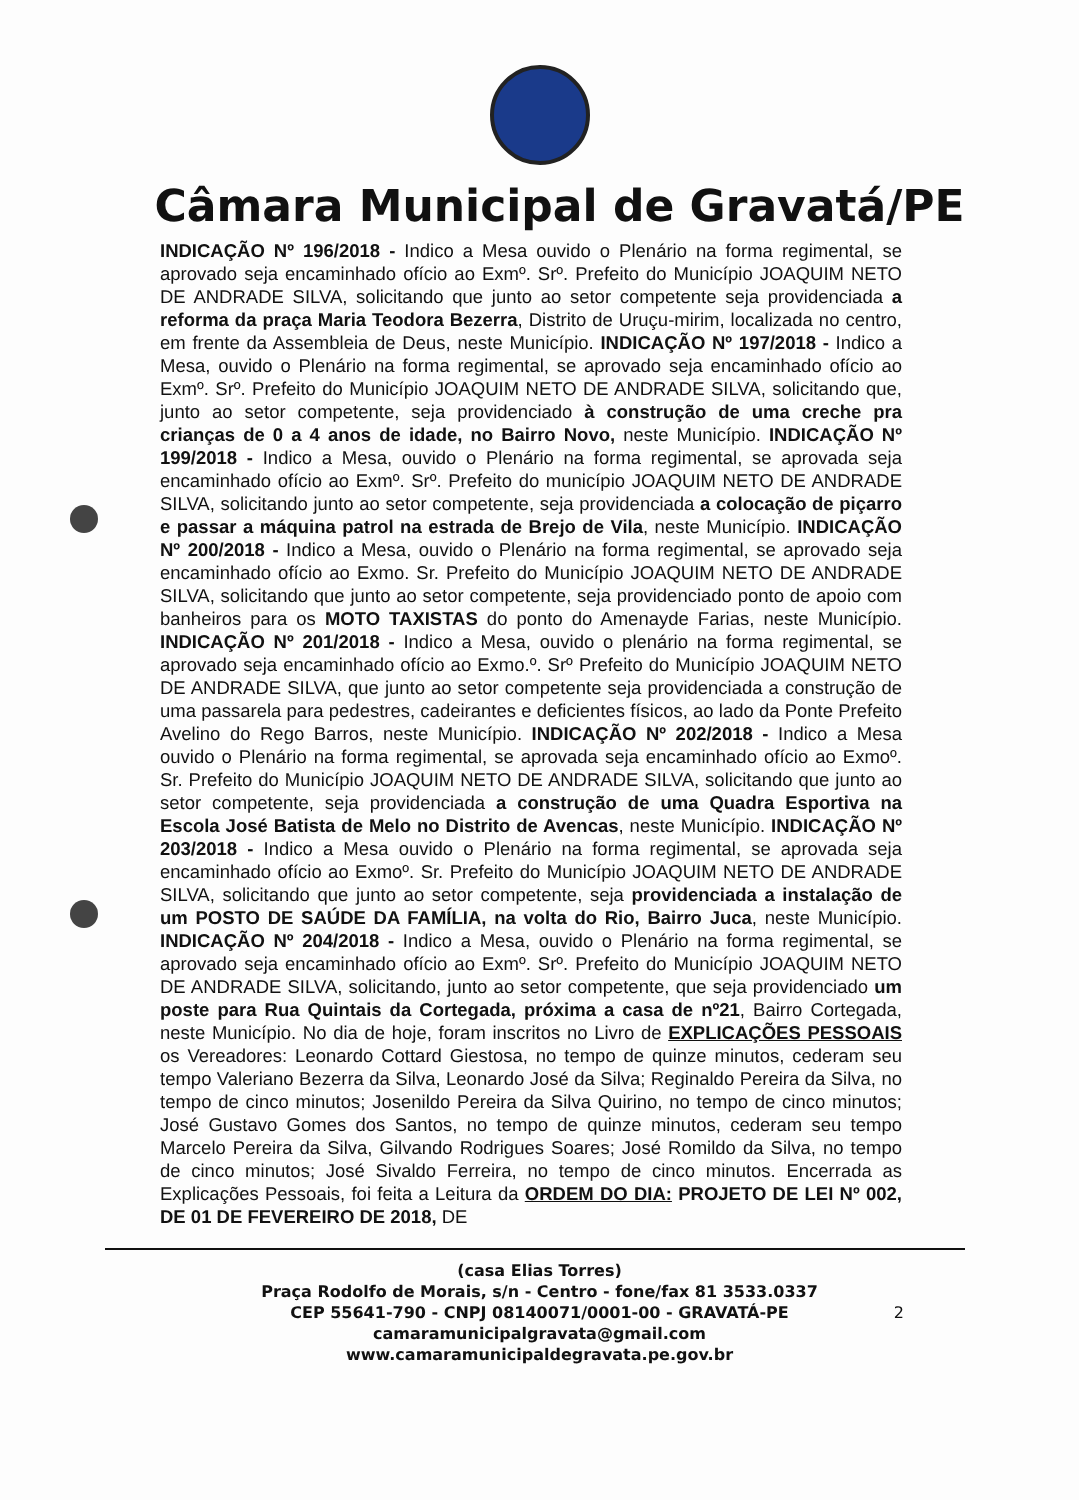Câmara Municipal de Gravatá/PE
INDICAÇÃO Nº 196/2018 - Indico a Mesa ouvido o Plenário na forma regimental, se aprovado seja encaminhado ofício ao Exmº. Srº. Prefeito do Município JOAQUIM NETO DE ANDRADE SILVA, solicitando que junto ao setor competente seja providenciada a reforma da praça Maria Teodora Bezerra, Distrito de Uruçu-mirim, localizada no centro, em frente da Assembleia de Deus, neste Município. INDICAÇÃO Nº 197/2018 - Indico a Mesa, ouvido o Plenário na forma regimental, se aprovado seja encaminhado ofício ao Exmº. Srº. Prefeito do Município JOAQUIM NETO DE ANDRADE SILVA, solicitando que, junto ao setor competente, seja providenciado à construção de uma creche pra crianças de 0 a 4 anos de idade, no Bairro Novo, neste Município. INDICAÇÃO Nº 199/2018 - Indico a Mesa, ouvido o Plenário na forma regimental, se aprovada seja encaminhado ofício ao Exmº. Srº. Prefeito do município JOAQUIM NETO DE ANDRADE SILVA, solicitando junto ao setor competente, seja providenciada a colocação de piçarro e passar a máquina patrol na estrada de Brejo de Vila, neste Município. INDICAÇÃO Nº 200/2018 - Indico a Mesa, ouvido o Plenário na forma regimental, se aprovado seja encaminhado ofício ao Exmo. Sr. Prefeito do Município JOAQUIM NETO DE ANDRADE SILVA, solicitando que junto ao setor competente, seja providenciado ponto de apoio com banheiros para os MOTO TAXISTAS do ponto do Amenayde Farias, neste Município. INDICAÇÃO Nº 201/2018 - Indico a Mesa, ouvido o plenário na forma regimental, se aprovado seja encaminhado ofício ao Exmo.º. Srº Prefeito do Município JOAQUIM NETO DE ANDRADE SILVA, que junto ao setor competente seja providenciada a construção de uma passarela para pedestres, cadeirantes e deficientes físicos, ao lado da Ponte Prefeito Avelino do Rego Barros, neste Município. INDICAÇÃO Nº 202/2018 - Indico a Mesa ouvido o Plenário na forma regimental, se aprovada seja encaminhado ofício ao Exmoº. Sr. Prefeito do Município JOAQUIM NETO DE ANDRADE SILVA, solicitando que junto ao setor competente, seja providenciada a construção de uma Quadra Esportiva na Escola José Batista de Melo no Distrito de Avencas, neste Município. INDICAÇÃO Nº 203/2018 - Indico a Mesa ouvido o Plenário na forma regimental, se aprovada seja encaminhado ofício ao Exmoº. Sr. Prefeito do Município JOAQUIM NETO DE ANDRADE SILVA, solicitando que junto ao setor competente, seja providenciada a instalação de um POSTO DE SAÚDE DA FAMÍLIA, na volta do Rio, Bairro Juca, neste Município. INDICAÇÃO Nº 204/2018 - Indico a Mesa, ouvido o Plenário na forma regimental, se aprovado seja encaminhado ofício ao Exmº. Srº. Prefeito do Município JOAQUIM NETO DE ANDRADE SILVA, solicitando, junto ao setor competente, que seja providenciado um poste para Rua Quintais da Cortegada, próxima a casa de nº21, Bairro Cortegada, neste Município. No dia de hoje, foram inscritos no Livro de EXPLICAÇÕES PESSOAIS os Vereadores: Leonardo Cottard Giestosa, no tempo de quinze minutos, cederam seu tempo Valeriano Bezerra da Silva, Leonardo José da Silva; Reginaldo Pereira da Silva, no tempo de cinco minutos; Josenildo Pereira da Silva Quirino, no tempo de cinco minutos; José Gustavo Gomes dos Santos, no tempo de quinze minutos, cederam seu tempo Marcelo Pereira da Silva, Gilvando Rodrigues Soares; José Romildo da Silva, no tempo de cinco minutos; José Sivaldo Ferreira, no tempo de cinco minutos. Encerrada as Explicações Pessoais, foi feita a Leitura da ORDEM DO DIA: PROJETO DE LEI Nº 002, DE 01 DE FEVEREIRO DE 2018, DE
(casa Elias Torres)
Praça Rodolfo de Morais, s/n - Centro - fone/fax 81 3533.0337
CEP 55641-790 - CNPJ 08140071/0001-00 - GRAVATÁ-PE
camaramunicipalgravata@gmail.com
www.camaramunicipaldegravata.pe.gov.br
2